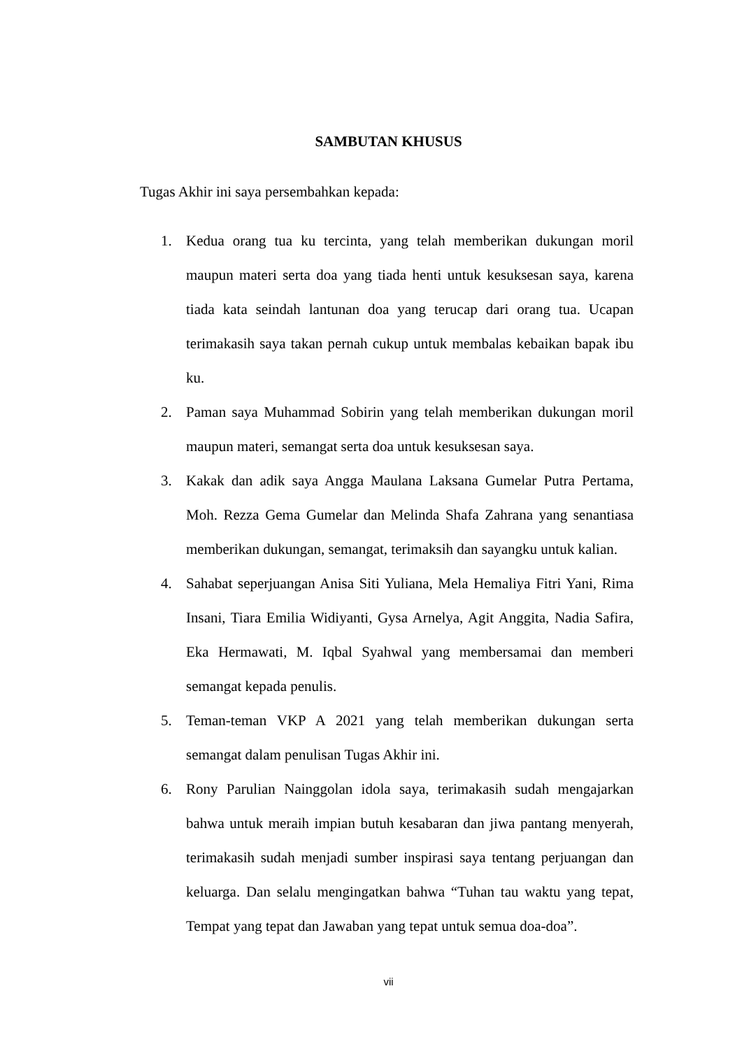SAMBUTAN KHUSUS
Tugas Akhir ini saya persembahkan kepada:
1. Kedua orang tua ku tercinta, yang telah memberikan dukungan moril maupun materi serta doa yang tiada henti untuk kesuksesan saya, karena tiada kata seindah lantunan doa yang terucap dari orang tua. Ucapan terimakasih saya takan pernah cukup untuk membalas kebaikan bapak ibu ku.
2. Paman saya Muhammad Sobirin yang telah memberikan dukungan moril maupun materi, semangat serta doa untuk kesuksesan saya.
3. Kakak dan adik saya Angga Maulana Laksana Gumelar Putra Pertama, Moh. Rezza Gema Gumelar dan Melinda Shafa Zahrana yang senantiasa memberikan dukungan, semangat, terimaksih dan sayangku untuk kalian.
4. Sahabat seperjuangan Anisa Siti Yuliana, Mela Hemaliya Fitri Yani, Rima Insani, Tiara Emilia Widiyanti, Gysa Arnelya, Agit Anggita, Nadia Safira, Eka Hermawati, M. Iqbal Syahwal yang membersamai dan memberi semangat kepada penulis.
5. Teman-teman VKP A 2021 yang telah memberikan dukungan serta semangat dalam penulisan Tugas Akhir ini.
6. Rony Parulian Nainggolan idola saya, terimakasih sudah mengajarkan bahwa untuk meraih impian butuh kesabaran dan jiwa pantang menyerah, terimakasih sudah menjadi sumber inspirasi saya tentang perjuangan dan keluarga. Dan selalu mengingatkan bahwa “Tuhan tau waktu yang tepat, Tempat yang tepat dan Jawaban yang tepat untuk semua doa-doa”.
vii